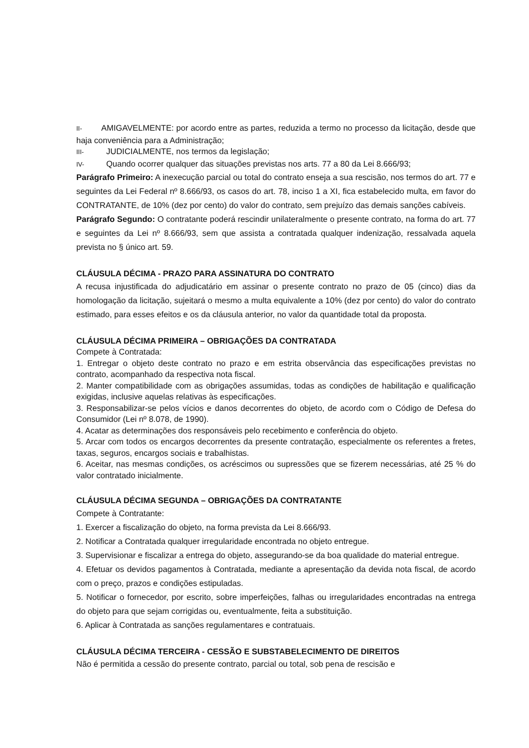II- AMIGAVELMENTE: por acordo entre as partes, reduzida a termo no processo da licitação, desde que haja conveniência para a Administração;
III- JUDICIALMENTE, nos termos da legislação;
IV- Quando ocorrer qualquer das situações previstas nos arts. 77 a 80 da Lei 8.666/93;
Parágrafo Primeiro: A inexecução parcial ou total do contrato enseja a sua rescisão, nos termos do art. 77 e seguintes da Lei Federal nº 8.666/93, os casos do art. 78, inciso 1 a XI, fica estabelecido multa, em favor do CONTRATANTE, de 10% (dez por cento) do valor do contrato, sem prejuízo das demais sanções cabíveis.
Parágrafo Segundo: O contratante poderá rescindir unilateralmente o presente contrato, na forma do art. 77 e seguintes da Lei nº 8.666/93, sem que assista a contratada qualquer indenização, ressalvada aquela prevista no § único art. 59.
CLÁUSULA DÉCIMA - PRAZO PARA ASSINATURA DO CONTRATO
A recusa injustificada do adjudicatário em assinar o presente contrato no prazo de 05 (cinco) dias da homologação da licitação, sujeitará o mesmo a multa equivalente a 10% (dez por cento) do valor do contrato estimado, para esses efeitos e os da cláusula anterior, no valor da quantidade total da proposta.
CLÁUSULA DÉCIMA PRIMEIRA – OBRIGAÇÕES DA CONTRATADA
Compete à Contratada:
1. Entregar o objeto deste contrato no prazo e em estrita observância das especificações previstas no contrato, acompanhado da respectiva nota fiscal.
2. Manter compatibilidade com as obrigações assumidas, todas as condições de habilitação e qualificação exigidas, inclusive aquelas relativas às especificações.
3. Responsabilizar-se pelos vícios e danos decorrentes do objeto, de acordo com o Código de Defesa do Consumidor (Lei nº 8.078, de 1990).
4. Acatar as determinações dos responsáveis pelo recebimento e conferência do objeto.
5. Arcar com todos os encargos decorrentes da presente contratação, especialmente os referentes a fretes, taxas, seguros, encargos sociais e trabalhistas.
6. Aceitar, nas mesmas condições, os acréscimos ou supressões que se fizerem necessárias, até 25 % do valor contratado inicialmente.
CLÁUSULA DÉCIMA SEGUNDA – OBRIGAÇÕES DA CONTRATANTE
Compete à Contratante:
1. Exercer a fiscalização do objeto, na forma prevista da Lei 8.666/93.
2. Notificar a Contratada qualquer irregularidade encontrada no objeto entregue.
3. Supervisionar e fiscalizar a entrega do objeto, assegurando-se da boa qualidade do material entregue.
4. Efetuar os devidos pagamentos à Contratada, mediante a apresentação da devida nota fiscal, de acordo com o preço, prazos e condições estipuladas.
5. Notificar o fornecedor, por escrito, sobre imperfeições, falhas ou irregularidades encontradas na entrega do objeto para que sejam corrigidas ou, eventualmente, feita a substituição.
6. Aplicar à Contratada as sanções regulamentares e contratuais.
CLÁUSULA DÉCIMA TERCEIRA - CESSÃO E SUBSTABELECIMENTO DE DIREITOS
Não é permitida a cessão do presente contrato, parcial ou total, sob pena de rescisão e